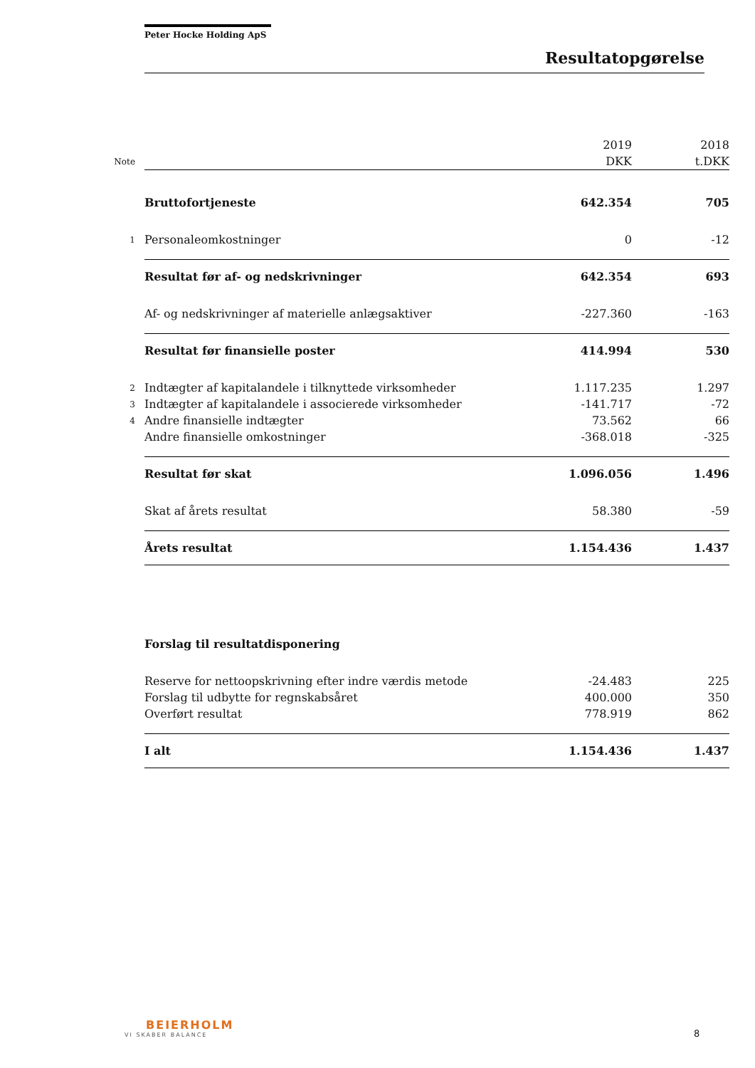Peter Hocke Holding ApS
Resultatopgørelse
| | | 2019 | 2018 |
| --- | --- | --- | --- |
| Note | | DKK | t.DKK |
| | Bruttofortjeneste | 642.354 | 705 |
| 1 | Personaleomkostninger | 0 | -12 |
| | Resultat før af- og nedskrivninger | 642.354 | 693 |
| | Af- og nedskrivninger af materielle anlægsaktiver | -227.360 | -163 |
| | Resultat før finansielle poster | 414.994 | 530 |
| 2 | Indtægter af kapitalandele i tilknyttede virksomheder | 1.117.235 | 1.297 |
| 3 | Indtægter af kapitalandele i associerede virksomheder | -141.717 | -72 |
| 4 | Andre finansielle indtægter | 73.562 | 66 |
| | Andre finansielle omkostninger | -368.018 | -325 |
| | Resultat før skat | 1.096.056 | 1.496 |
| | Skat af årets resultat | 58.380 | -59 |
| | Årets resultat | 1.154.436 | 1.437 |
| | Forslag til resultatdisponering | | |
| | Reserve for nettoopskrivning efter indre værdis metode | -24.483 | 225 |
| | Forslag til udbytte for regnskabsåret | 400.000 | 350 |
| | Overført resultat | 778.919 | 862 |
| | I alt | 1.154.436 | 1.437 |
BEIERHOLM
VI SKABER BALANCE
8